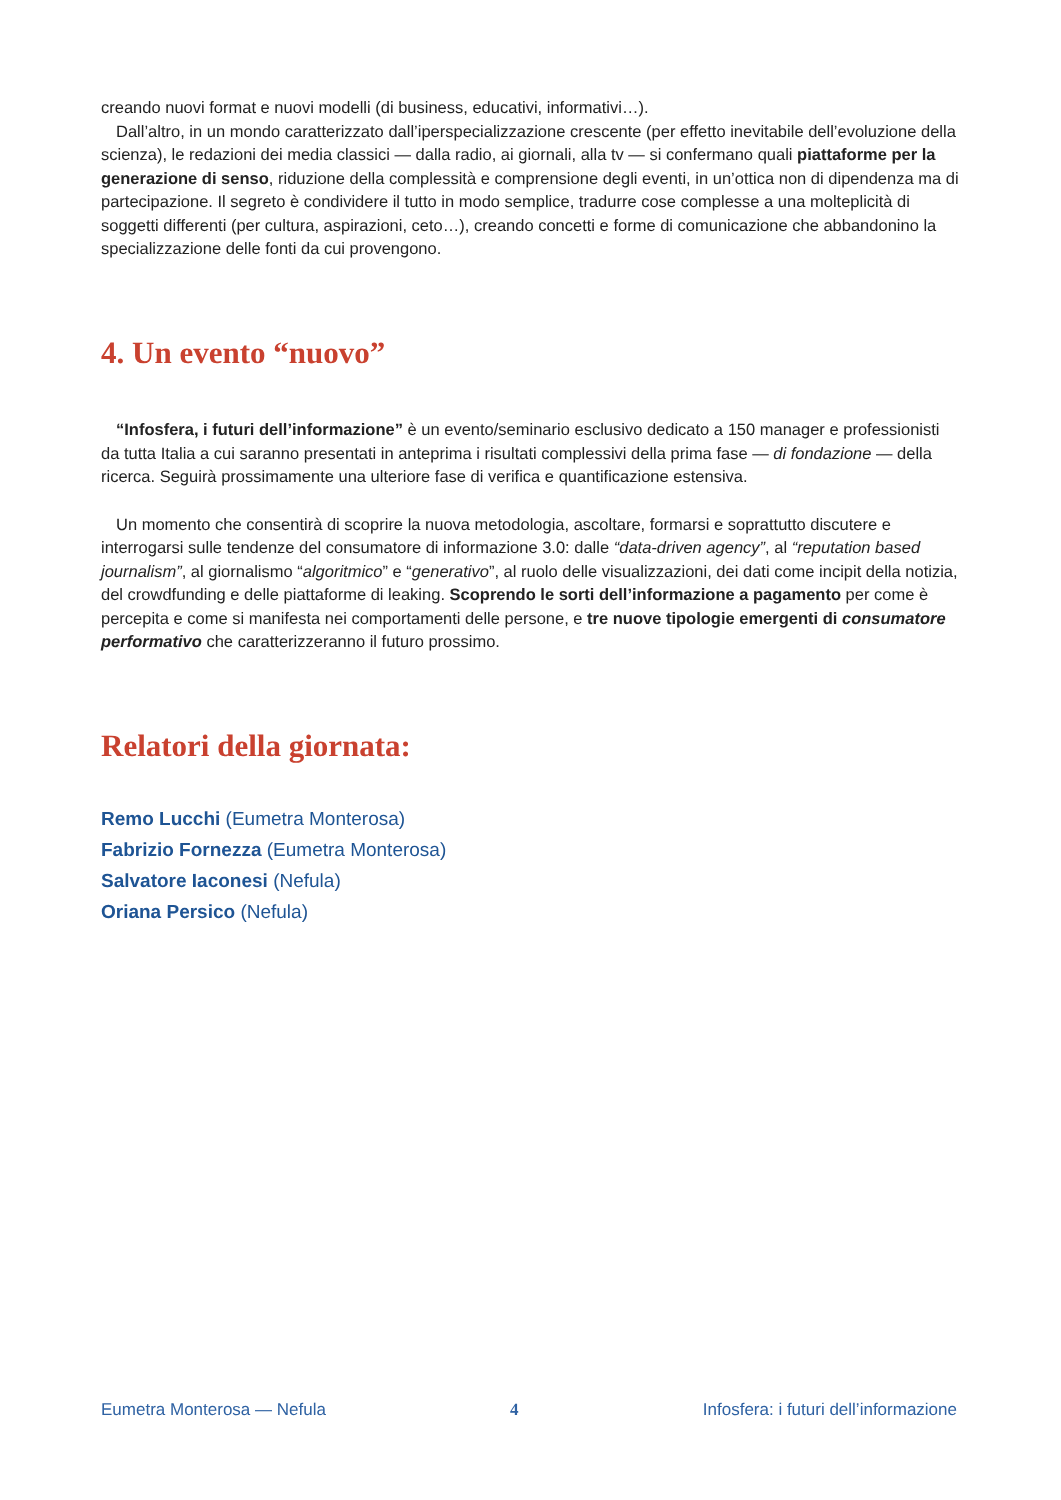creando nuovi format e nuovi modelli (di business, educativi, informativi…).
Dall’altro, in un mondo caratterizzato dall’iperspecializzazione crescente (per effetto inevitabile dell’evoluzione della scienza), le redazioni dei media classici — dalla radio, ai giornali, alla tv — si confermano quali piattaforme per la generazione di senso, riduzione della complessità e comprensione degli eventi, in un’ottica non di dipendenza ma di partecipazione. Il segreto è condividere il tutto in modo semplice, tradurre cose complesse a una molteplicità di soggetti differenti (per cultura, aspirazioni, ceto…), creando concetti e forme di comunicazione che abbandonino la specializzazione delle fonti da cui provengono.
4. Un evento “nuovo”
“Infosfera, i futuri dell’informazione” è un evento/seminario esclusivo dedicato a 150 manager e professionisti da tutta Italia a cui saranno presentati in anteprima i risultati complessivi della prima fase — di fondazione — della ricerca. Seguirà prossimamente una ulteriore fase di verifica e quantificazione estensiva.
Un momento che consentirà di scoprire la nuova metodologia, ascoltare, formarsi e soprattutto discutere e interrogarsi sulle tendenze del consumatore di informazione 3.0: dalle “data-driven agency”, al “reputation based journalism”, al giornalismo “algoritmico” e “generativo”, al ruolo delle visualizzazioni, dei dati come incipit della notizia, del crowdfunding e delle piattaforme di leaking. Scoprendo le sorti dell’informazione a pagamento per come è percepita e come si manifesta nei comportamenti delle persone, e tre nuove tipologie emergenti di consumatore performativo che caratterizzeranno il futuro prossimo.
Relatori della giornata:
Remo Lucchi (Eumetra Monterosa)
Fabrizio Fornezza (Eumetra Monterosa)
Salvatore Iaconesi (Nefula)
Oriana Persico (Nefula)
Eumetra Monterosa — Nefula 4 Infosfera: i futuri dell’informazione